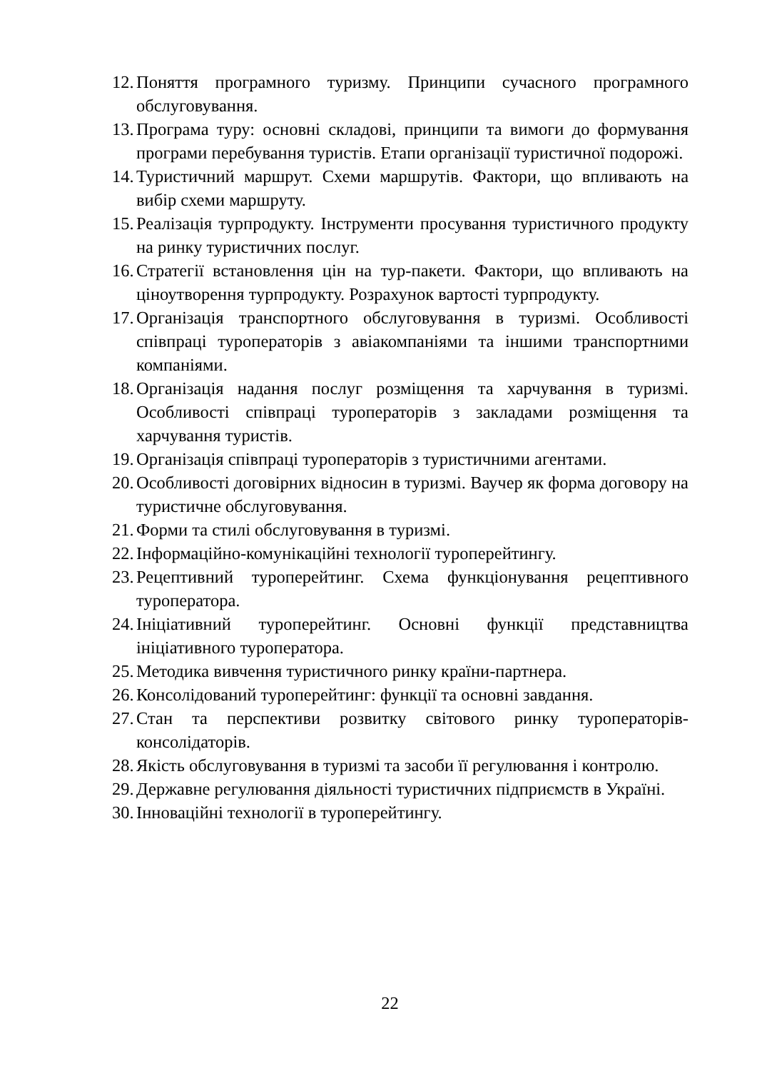12. Поняття програмного туризму. Принципи сучасного програмного обслуговування.
13. Програма туру: основні складові, принципи та вимоги до формування програми перебування туристів. Етапи організації туристичної подорожі.
14. Туристичний маршрут. Схеми маршрутів. Фактори, що впливають на вибір схеми маршруту.
15. Реалізація турпродукту. Інструменти просування туристичного продукту на ринку туристичних послуг.
16. Стратегії встановлення цін на тур-пакети. Фактори, що впливають на ціноутворення турпродукту. Розрахунок вартості турпродукту.
17. Організація транспортного обслуговування в туризмі. Особливості співпраці туроператорів з авіакомпаніями та іншими транспортними компаніями.
18. Організація надання послуг розміщення та харчування в туризмі. Особливості співпраці туроператорів з закладами розміщення та харчування туристів.
19. Організація співпраці туроператорів з туристичними агентами.
20. Особливості договірних відносин в туризмі. Ваучер як форма договору на туристичне обслуговування.
21. Форми та стилі обслуговування в туризмі.
22. Інформаційно-комунікаційні технології туроперейтингу.
23. Рецептивний туроперейтинг. Схема функціонування рецептивного туроператора.
24. Ініціативний туроперейтинг. Основні функції представництва ініціативного туроператора.
25. Методика вивчення туристичного ринку країни-партнера.
26. Консолідований туроперейтинг: функції та основні завдання.
27. Стан та перспективи розвитку світового ринку туроператорів-консолідаторів.
28. Якість обслуговування в туризмі та засоби її регулювання і контролю.
29. Державне регулювання діяльності туристичних підприємств в Україні.
30. Інноваційні технології в туроперейтингу.
22